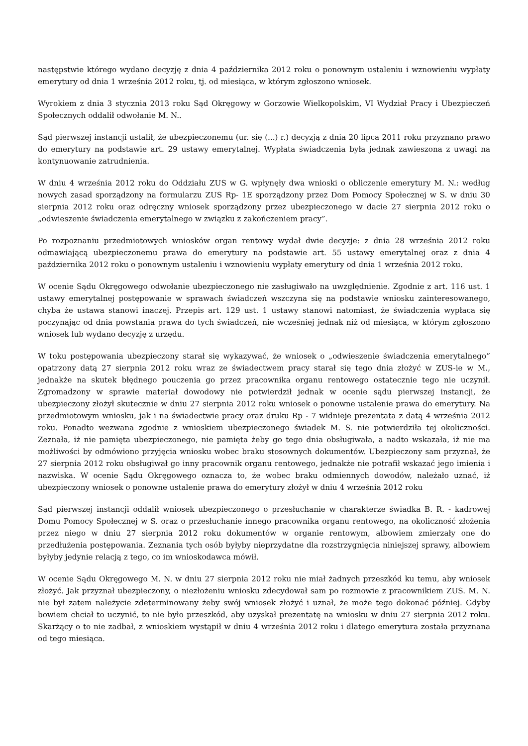następstwie którego wydano decyzję z dnia 4 października 2012 roku o ponownym ustaleniu i wznowieniu wypłaty emerytury od dnia 1 września 2012 roku, tj. od miesiąca, w którym zgłoszono wniosek.
Wyrokiem z dnia 3 stycznia 2013 roku Sąd Okręgowy w Gorzowie Wielkopolskim, VI Wydział Pracy i Ubezpieczeń Społecznych oddalił odwołanie M. N..
Sąd pierwszej instancji ustalił, że ubezpieczonemu (ur. się (...) r.) decyzją z dnia 20 lipca 2011 roku przyznano prawo do emerytury na podstawie art. 29 ustawy emerytalnej. Wypłata świadczenia była jednak zawieszona z uwagi na kontynuowanie zatrudnienia.
W dniu 4 września 2012 roku do Oddziału ZUS w G. wpłynęły dwa wnioski o obliczenie emerytury M. N.: według nowych zasad sporządzony na formularzu ZUS Rp- 1E sporządzony przez Dom Pomocy Społecznej w S. w dniu 30 sierpnia 2012 roku oraz odręczny wniosek sporządzony przez ubezpieczonego w dacie 27 sierpnia 2012 roku o „odwieszenie świadczenia emerytalnego w związku z zakończeniem pracy”.
Po rozpoznaniu przedmiotowych wniosków organ rentowy wydał dwie decyzje: z dnia 28 września 2012 roku odmawiającą ubezpieczonemu prawa do emerytury na podstawie art. 55 ustawy emerytalnej oraz z dnia 4 października 2012 roku o ponownym ustaleniu i wznowieniu wypłaty emerytury od dnia 1 września 2012 roku.
W ocenie Sądu Okręgowego odwołanie ubezpieczonego nie zasługiwało na uwzględnienie. Zgodnie z art. 116 ust. 1 ustawy emerytalnej postępowanie w sprawach świadczeń wszczyna się na podstawie wniosku zainteresowanego, chyba że ustawa stanowi inaczej. Przepis art. 129 ust. 1 ustawy stanowi natomiast, że świadczenia wypłaca się poczynając od dnia powstania prawa do tych świadczeń, nie wcześniej jednak niż od miesiąca, w którym zgłoszono wniosek lub wydano decyzję z urzędu.
W toku postępowania ubezpieczony starał się wykazywać, że wniosek o „odwieszenie świadczenia emerytalnego” opatrzony datą 27 sierpnia 2012 roku wraz ze świadectwem pracy starał się tego dnia złożyć w ZUS-ie w M., jednakże na skutek błędnego pouczenia go przez pracownika organu rentowego ostatecznie tego nie uczynił. Zgromadzony w sprawie materiał dowodowy nie potwierdził jednak w ocenie sądu pierwszej instancji, że ubezpieczony złożył skutecznie w dniu 27 sierpnia 2012 roku wniosek o ponowne ustalenie prawa do emerytury. Na przedmiotowym wniosku, jak i na świadectwie pracy oraz druku Rp - 7 widnieje prezentata z datą 4 września 2012 roku. Ponadto wezwana zgodnie z wnioskiem ubezpieczonego świadek M. S. nie potwierdziła tej okoliczności. Zeznała, iż nie pamięta ubezpieczonego, nie pamięta żeby go tego dnia obsługiwała, a nadto wskazała, iż nie ma możliwości by odmówiono przyjęcia wniosku wobec braku stosownych dokumentów. Ubezpieczony sam przyznał, że 27 sierpnia 2012 roku obsługiwał go inny pracownik organu rentowego, jednakże nie potrafił wskazać jego imienia i nazwiska. W ocenie Sądu Okręgowego oznacza to, że wobec braku odmiennych dowodów, należało uznać, iż ubezpieczony wniosek o ponowne ustalenie prawa do emerytury złożył w dniu 4 września 2012 roku
Sąd pierwszej instancji oddalił wniosek ubezpieczonego o przesłuchanie w charakterze świadka B. R. - kadrowej Domu Pomocy Społecznej w S. oraz o przesłuchanie innego pracownika organu rentowego, na okoliczność złożenia przez niego w dniu 27 sierpnia 2012 roku dokumentów w organie rentowym, albowiem zmierzały one do przedłużenia postępowania. Zeznania tych osób byłyby nieprzydatne dla rozstrzygnięcia niniejszej sprawy, albowiem byłyby jedynie relacją z tego, co im wnioskodawca mówił.
W ocenie Sądu Okręgowego M. N. w dniu 27 sierpnia 2012 roku nie miał żadnych przeszkód ku temu, aby wniosek złożyć. Jak przyznał ubezpieczony, o niezłożeniu wniosku zdecydował sam po rozmowie z pracownikiem ZUS. M. N. nie był zatem należycie zdeterminowany żeby swój wniosek złożyć i uznał, że może tego dokonać później. Gdyby bowiem chciał to uczynić, to nie było przeszkód, aby uzyskał prezentatę na wniosku w dniu 27 sierpnia 2012 roku. Skarżący o to nie zadbał, z wnioskiem wystąpił w dniu 4 września 2012 roku i dlatego emerytura została przyznana od tego miesiąca.